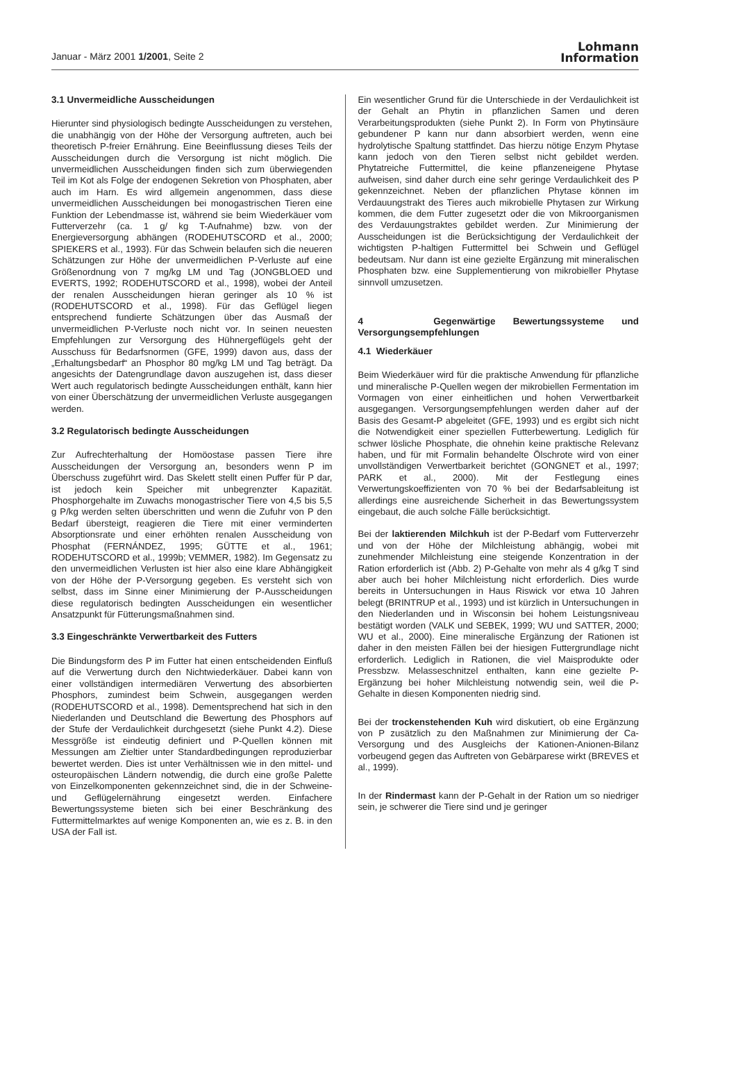Januar - März 2001 1/2001, Seite 2
Lohmann
Information
3.1 Unvermeidliche Ausscheidungen
Hierunter sind physiologisch bedingte Ausscheidungen zu verstehen, die unabhängig von der Höhe der Versorgung auftreten, auch bei theoretisch P-freier Ernährung. Eine Beeinflussung dieses Teils der Ausscheidungen durch die Versorgung ist nicht möglich. Die unvermeidlichen Ausscheidungen finden sich zum überwiegenden Teil im Kot als Folge der endogenen Sekretion von Phosphaten, aber auch im Harn. Es wird allgemein angenommen, dass diese unvermeidlichen Ausscheidungen bei monogastrischen Tieren eine Funktion der Lebendmasse ist, während sie beim Wiederkäuer vom Futterverzehr (ca. 1 g/ kg T-Aufnahme) bzw. von der Energieversorgung abhängen (RODEHUTSCORD et al., 2000; SPIEKERS et al., 1993). Für das Schwein belaufen sich die neueren Schätzungen zur Höhe der unvermeidlichen P-Verluste auf eine Größenordnung von 7 mg/kg LM und Tag (JONGBLOED und EVERTS, 1992; RODEHUTSCORD et al., 1998), wobei der Anteil der renalen Ausscheidungen hieran geringer als 10 % ist (RODEHUTSCORD et al., 1998). Für das Geflügel liegen entsprechend fundierte Schätzungen über das Ausmaß der unvermeidlichen P-Verluste noch nicht vor. In seinen neuesten Empfehlungen zur Versorgung des Hühnergeflügels geht der Ausschuss für Bedarfsnormen (GFE, 1999) davon aus, dass der „Erhaltungsbedarf“ an Phosphor 80 mg/kg LM und Tag beträgt. Da angesichts der Datengrundlage davon auszugehen ist, dass dieser Wert auch regulatorisch bedingte Ausscheidungen enthält, kann hier von einer Überschätzung der unvermeidlichen Verluste ausgegangen werden.
3.2 Regulatorisch bedingte Ausscheidungen
Zur Aufrechterhaltung der Homöostase passen Tiere ihre Ausscheidungen der Versorgung an, besonders wenn P im Überschuss zugeführt wird. Das Skelett stellt einen Puffer für P dar, ist jedoch kein Speicher mit unbegrenzter Kapazität. Phosphorgehalte im Zuwachs monogastrischer Tiere von 4,5 bis 5,5 g P/kg werden selten überschritten und wenn die Zufuhr von P den Bedarf übersteigt, reagieren die Tiere mit einer verminderten Absorptionsrate und einer erhöhten renalen Ausscheidung von Phosphat (FERNÁNDEZ, 1995; GÜTTE et al., 1961; RODEHUTSCORD et al., 1999b; VEMMER, 1982). Im Gegensatz zu den unvermeidlichen Verlusten ist hier also eine klare Abhängigkeit von der Höhe der P-Versorgung gegeben. Es versteht sich von selbst, dass im Sinne einer Minimierung der P-Ausscheidungen diese regulatorisch bedingten Ausscheidungen ein wesentlicher Ansatzpunkt für Fütterungsmaßnahmen sind.
3.3 Eingeschränkte Verwertbarkeit des Futters
Die Bindungsform des P im Futter hat einen entscheidenden Einfluß auf die Verwertung durch den Nichtwiederkäuer. Dabei kann von einer vollständigen intermediären Verwertung des absorbierten Phosphors, zumindest beim Schwein, ausgegangen werden (RODEHUTSCORD et al., 1998). Dementsprechend hat sich in den Niederlanden und Deutschland die Bewertung des Phosphors auf der Stufe der Verdaulichkeit durchgesetzt (siehe Punkt 4.2). Diese Messgröße ist eindeutig definiert und P-Quellen können mit Messungen am Zieltier unter Standardbedingungen reproduzierbar bewertet werden. Dies ist unter Verhältnissen wie in den mittel- und osteuropäischen Ländern notwendig, die durch eine große Palette von Einzelkomponenten gekennzeichnet sind, die in der Schweine- und Geflügelernährung eingesetzt werden. Einfachere Bewertungssysteme bieten sich bei einer Beschränkung des Futtermittelmarktes auf wenige Komponenten an, wie es z. B. in den USA der Fall ist.
Ein wesentlicher Grund für die Unterschiede in der Verdaulichkeit ist der Gehalt an Phytin in pflanzlichen Samen und deren Verarbeitungsprodukten (siehe Punkt 2). In Form von Phytinsäure gebundener P kann nur dann absorbiert werden, wenn eine hydrolytische Spaltung stattfindet. Das hierzu nötige Enzym Phytase kann jedoch von den Tieren selbst nicht gebildet werden. Phytatreiche Futtermittel, die keine pflanzeneigene Phytase aufweisen, sind daher durch eine sehr geringe Verdaulichkeit des P gekennzeichnet. Neben der pflanzlichen Phytase können im Verdauungstrakt des Tieres auch mikrobielle Phytasen zur Wirkung kommen, die dem Futter zugesetzt oder die von Mikroorganismen des Verdauungstraktes gebildet werden. Zur Minimierung der Ausscheidungen ist die Berücksichtigung der Verdaulichkeit der wichtigsten P-haltigen Futtermittel bei Schwein und Geflügel bedeutsam. Nur dann ist eine gezielte Ergänzung mit mineralischen Phosphaten bzw. eine Supplementierung von mikrobieller Phytase sinnvoll umzusetzen.
4 Gegenwärtige Bewertungssysteme und Versorgungsempfehlungen
4.1 Wiederkäuer
Beim Wiederkäuer wird für die praktische Anwendung für pflanzliche und mineralische P-Quellen wegen der mikrobiellen Fermentation im Vormagen von einer einheitlichen und hohen Verwertbarkeit ausgegangen. Versorgungsempfehlungen werden daher auf der Basis des Gesamt-P abgeleitet (GFE, 1993) und es ergibt sich nicht die Notwendigkeit einer speziellen Futterbewertung. Lediglich für schwer lösliche Phosphate, die ohnehin keine praktische Relevanz haben, und für mit Formalin behandelte Ölschrote wird von einer unvollständigen Verwertbarkeit berichtet (GONGNET et al., 1997; PARK et al., 2000). Mit der Festlegung eines Verwertungskoeffizienten von 70 % bei der Bedarfsableitung ist allerdings eine ausreichende Sicherheit in das Bewertungssystem eingebaut, die auch solche Fälle berücksichtigt.
Bei der laktierenden Milchkuh ist der P-Bedarf vom Futterverzehr und von der Höhe der Milchleistung abhängig, wobei mit zunehmender Milchleistung eine steigende Konzentration in der Ration erforderlich ist (Abb. 2) P-Gehalte von mehr als 4 g/kg T sind aber auch bei hoher Milchleistung nicht erforderlich. Dies wurde bereits in Untersuchungen in Haus Riswick vor etwa 10 Jahren belegt (BRINTRUP et al., 1993) und ist kürzlich in Untersuchungen in den Niederlanden und in Wisconsin bei hohem Leistungsniveau bestätigt worden (VALK und SEBEK, 1999; WU und SATTER, 2000; WU et al., 2000). Eine mineralische Ergänzung der Rationen ist daher in den meisten Fällen bei der hiesigen Futtergrundlage nicht erforderlich. Lediglich in Rationen, die viel Maisprodukte oder Pressbzw. Melasseschnitzel enthalten, kann eine gezielte P-Ergänzung bei hoher Milchleistung notwendig sein, weil die P-Gehalte in diesen Komponenten niedrig sind.
Bei der trockenstehenden Kuh wird diskutiert, ob eine Ergänzung von P zusätzlich zu den Maßnahmen zur Minimierung der Ca-Versorgung und des Ausgleichs der Kationen-Anionen-Bilanz vorbeugend gegen das Auftreten von Gebärparese wirkt (BREVES et al., 1999).
In der Rindermast kann der P-Gehalt in der Ration um so niedriger sein, je schwerer die Tiere sind und je geringer